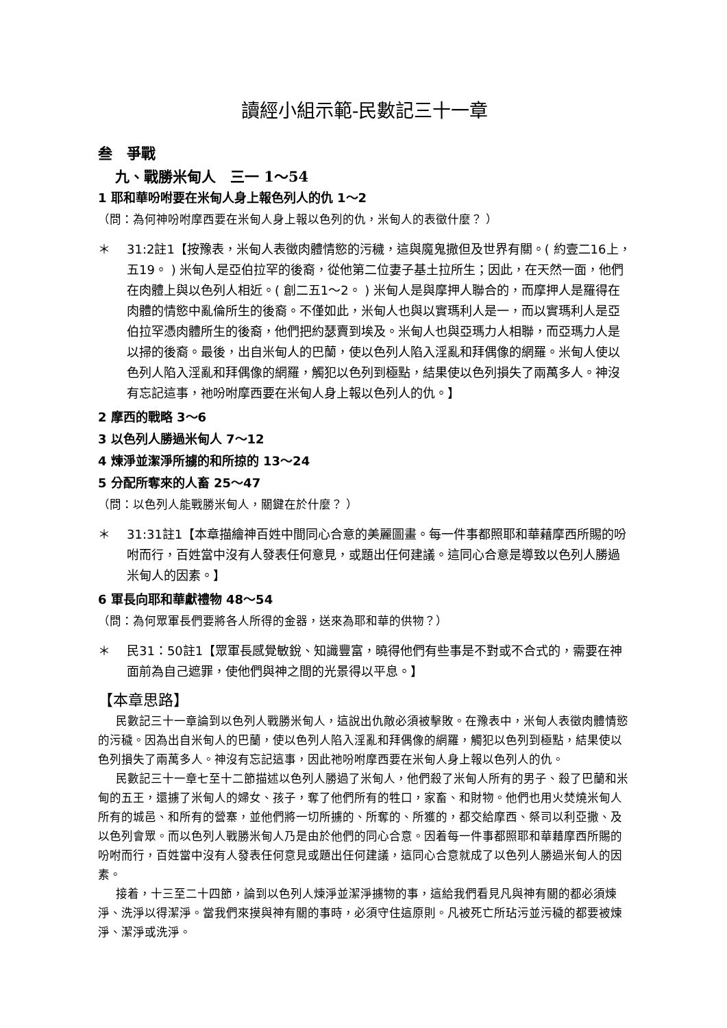讀經小組示範-民數記三十一章
叁　爭戰
九、戰勝米甸人　三一 1～54
1 耶和華吩咐要在米甸人身上報色列人的仇 1～2
（問：為何神吩咐摩西要在米甸人身上報以色列的仇，米甸人的表徵什麼？ ）
＊ 31:2註1【按豫表，米甸人表徵肉體情慾的污穢，這與魔鬼撒但及世界有關。( 約壹二16上，五19。 ) 米甸人是亞伯拉罕的後裔，從他第二位妻子基土拉所生；因此，在天然一面，他們在肉體上與以色列人相近。( 創二五1～2。 ) 米甸人是與摩押人聯合的，而摩押人是羅得在肉體的情慾中亂倫所生的後裔。不僅如此，米甸人也與以實瑪利人是一，而以實瑪利人是亞伯拉罕憑肉體所生的後裔，他們把約瑟賣到埃及。米甸人也與亞瑪力人相聯，而亞瑪力人是以掃的後裔。最後，出自米甸人的巴蘭，使以色列人陷入淫亂和拜偶像的網羅。米甸人使以色列人陷入淫亂和拜偶像的網羅，觸犯以色列到極點，結果使以色列損失了兩萬多人。神沒有忘記這事，祂吩咐摩西要在米甸人身上報以色列人的仇。】
2 摩西的戰略 3～6
3 以色列人勝過米甸人 7～12
4 煉淨並潔淨所擄的和所掠的 13～24
5 分配所奪來的人畜 25～47
（問：以色列人能戰勝米甸人，關鍵在於什麼？ ）
＊ 31:31註1【本章描繪神百姓中間同心合意的美麗圖畫。每一件事都照耶和華藉摩西所賜的吩咐而行，百姓當中沒有人發表任何意見，或題出任何建議。這同心合意是導致以色列人勝過米甸人的因素。】
6 軍長向耶和華獻禮物 48～54
（問：為何眾軍長們要將各人所得的金器，送來為耶和華的供物？）
＊ 民31：50註1【眾軍長感覺敏銳、知識豐富，曉得他們有些事是不對或不合式的，需要在神面前為自己遮罪，使他們與神之間的光景得以平息。】
【本章思路】
民數記三十一章論到以色列人戰勝米甸人，這說出仇敵必須被擊敗。在豫表中，米甸人表徵肉體情慾的污穢。因為出自米甸人的巴蘭，使以色列人陷入淫亂和拜偶像的網羅，觸犯以色列到極點，結果使以色列損失了兩萬多人。神沒有忘記這事，因此祂吩咐摩西要在米甸人身上報以色列人的仇。
民數記三十一章七至十二節描述以色列人勝過了米甸人，他們殺了米甸人所有的男子、殺了巴蘭和米甸的五王，還擄了米甸人的婦女、孩子，奪了他們所有的牲口，家畜、和財物。他們也用火焚燒米甸人所有的城邑、和所有的營寨，並他們將一切所擄的、所奪的、所獲的，都交給摩西、祭司以利亞撒、及以色列會眾。而以色列人戰勝米甸人乃是由於他們的同心合意。因着每一件事都照耶和華藉摩西所賜的吩咐而行，百姓當中沒有人發表任何意見或題出任何建議，這同心合意就成了以色列人勝過米甸人的因素。
接着，十三至二十四節，論到以色列人煉淨並潔淨擄物的事，這給我們看見凡與神有關的都必須煉淨、洗淨以得潔淨。當我們來摸與神有關的事時，必須守住這原則。凡被死亡所玷污並污穢的都要被煉淨、潔淨或洗淨。